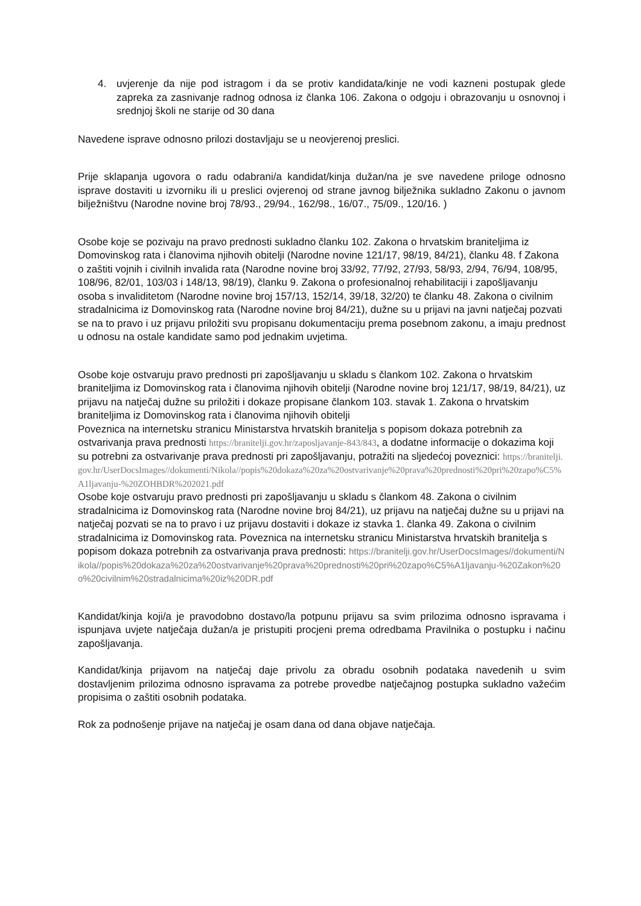4. uvjerenje da nije pod istragom i da se protiv kandidata/kinje ne vodi kazneni postupak glede zapreka za zasnivanje radnog odnosa iz članka 106. Zakona o odgoju i obrazovanju u osnovnoj i srednjoj školi ne starije od 30 dana
Navedene isprave odnosno prilozi dostavljaju se u neovjerenoj preslici.
Prije sklapanja ugovora o radu odabrani/a kandidat/kinja dužan/na je sve navedene priloge odnosno isprave dostaviti u izvorniku ili u preslici ovjerenoj od strane javnog bilježnika sukladno Zakonu o javnom bilježništvu (Narodne novine broj 78/93., 29/94., 162/98., 16/07., 75/09., 120/16. )
Osobe koje se pozivaju na pravo prednosti sukladno članku 102. Zakona o hrvatskim braniteljima iz Domovinskog rata i članovima njihovih obitelji (Narodne novine 121/17, 98/19, 84/21), članku 48. f Zakona o zaštiti vojnih i civilnih invalida rata (Narodne novine broj 33/92, 77/92, 27/93, 58/93, 2/94, 76/94, 108/95, 108/96, 82/01, 103/03 i 148/13, 98/19), članku 9. Zakona o profesionalnoj rehabilitaciji i zapošljavanju osoba s invaliditetom (Narodne novine broj 157/13, 152/14, 39/18, 32/20) te članku 48. Zakona o civilnim stradalnicima iz Domovinskog rata (Narodne novine broj 84/21), dužne su u prijavi na javni natječaj pozvati se na to pravo i uz prijavu priložiti svu propisanu dokumentaciju prema posebnom zakonu, a imaju prednost u odnosu na ostale kandidate samo pod jednakim uvjetima.
Osobe koje ostvaruju pravo prednosti pri zapošljavanju u skladu s člankom 102. Zakona o hrvatskim braniteljima iz Domovinskog rata i članovima njihovih obitelji (Narodne novine broj 121/17, 98/19, 84/21), uz prijavu na natječaj dužne su priložiti i dokaze propisane člankom 103. stavak 1. Zakona o hrvatskim braniteljima iz Domovinskog rata i članovima njihovih obitelji
Poveznica na internetsku stranicu Ministarstva hrvatskih branitelja s popisom dokaza potrebnih za ostvarivanja prava prednosti https://branitelji.gov.hr/zaposljavanje-843/843, a dodatne informacije o dokazima koji su potrebni za ostvarivanje prava prednosti pri zapošljavanju, potražiti na sljedećoj poveznici: https://branitelji.gov.hr/UserDocsImages//dokumenti/Nikola//popis%20dokaza%20za%20ostvarivanje%20prava%20prednosti%20pri%20zapo%C5%A1ljavanju-%20ZOHBDR%202021.pdf
Osobe koje ostvaruju pravo prednosti pri zapošljavanju u skladu s člankom 48. Zakona o civilnim stradalnicima iz Domovinskog rata (Narodne novine broj 84/21), uz prijavu na natječaj dužne su u prijavi na natječaj pozvati se na to pravo i uz prijavu dostaviti i dokaze iz stavka 1. članka 49. Zakona o civilnim stradalnicima iz Domovinskog rata. Poveznica na internetsku stranicu Ministarstva hrvatskih branitelja s popisom dokaza potrebnih za ostvarivanja prava prednosti: https://branitelji.gov.hr/UserDocsImages//dokumenti/Nikola//popis%20dokaza%20za%20ostvarivanje%20prava%20prednosti%20pri%20zapo%C5%A1ljavanju-%20Zakon%20o%20civilnim%20stradalnicima%20iz%20DR.pdf
Kandidat/kinja koji/a je pravodobno dostavo/la potpunu prijavu sa svim prilozima odnosno ispravama i ispunjava uvjete natječaja dužan/a je pristupiti procjeni prema odredbama Pravilnika o postupku i načinu zapošljavanja.
Kandidat/kinja prijavom na natječaj daje privolu za obradu osobnih podataka navedenih u svim dostavljenim prilozima odnosno ispravama za potrebe provedbe natječajnog postupka sukladno važećim propisima o zaštiti osobnih podataka.
Rok za podnošenje prijave na natječaj je osam dana od dana objave natječaja.